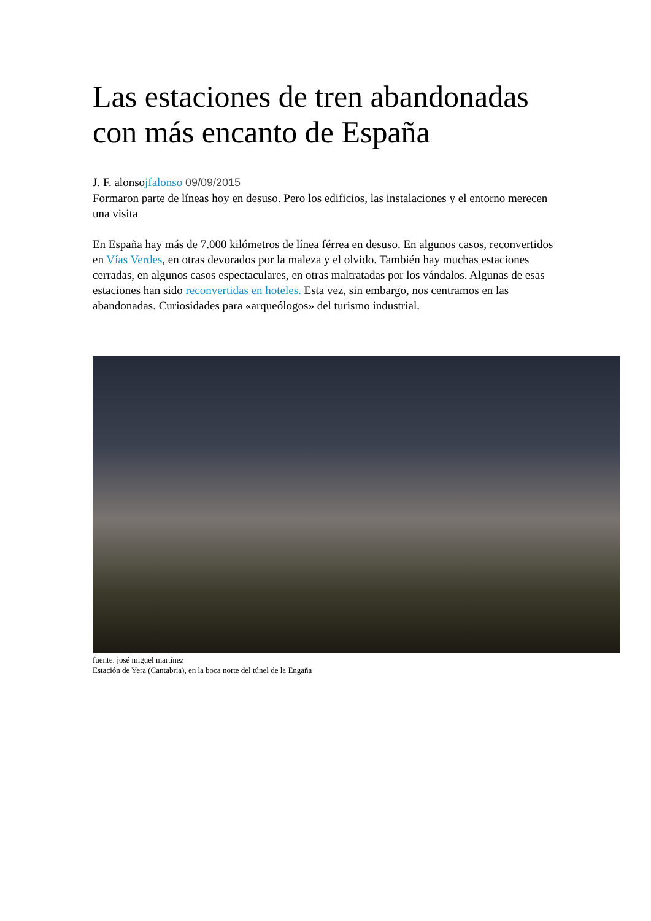Las estaciones de tren abandonadas con más encanto de España
J. F. alonsojfalonso 09/09/2015
Formaron parte de líneas hoy en desuso. Pero los edificios, las instalaciones y el entorno merecen una visita
En España hay más de 7.000 kilómetros de línea férrea en desuso. En algunos casos, reconvertidos en Vías Verdes, en otras devorados por la maleza y el olvido. También hay muchas estaciones cerradas, en algunos casos espectaculares, en otras maltratadas por los vándalos. Algunas de esas estaciones han sido reconvertidas en hoteles. Esta vez, sin embargo, nos centramos en las abandonadas. Curiosidades para «arqueólogos» del turismo industrial.
fuente: josé miguel martínez
Estación de Yera (Cantabria), en la boca norte del túnel de la Engaña